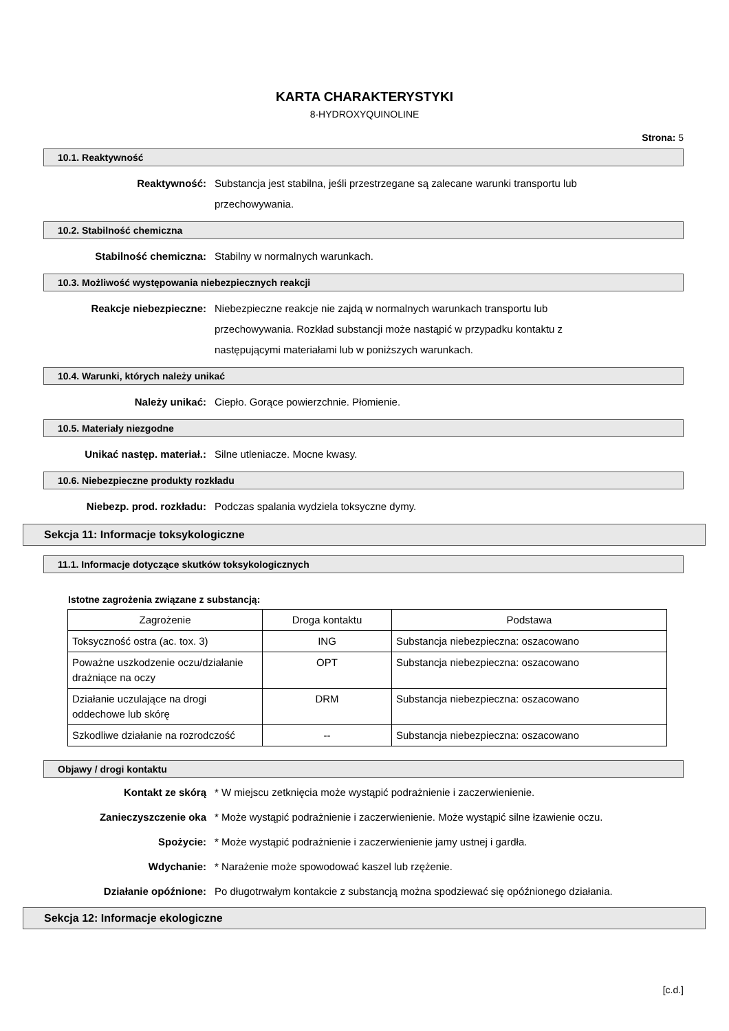KARTA CHARAKTERYSTYKI
8-HYDROXYQUINOLINE
Strona: 5
10.1. Reaktywność
Reaktywność: Substancja jest stabilna, jeśli przestrzegane są zalecane warunki transportu lub przechowywania.
10.2. Stabilność chemiczna
Stabilność chemiczna: Stabilny w normalnych warunkach.
10.3. Możliwość występowania niebezpiecznych reakcji
Reakcje niebezpieczne: Niebezpieczne reakcje nie zajdą w normalnych warunkach transportu lub przechowywania. Rozkład substancji może nastąpić w przypadku kontaktu z następującymi materiałami lub w poniższych warunkach.
10.4. Warunki, których należy unikać
Należy unikać: Ciepło. Gorące powierzchnie. Płomienie.
10.5. Materiały niezgodne
Unikać następ. materiał.: Silne utleniacze. Mocne kwasy.
10.6. Niebezpieczne produkty rozkładu
Niebezp. prod. rozkładu: Podczas spalania wydziela toksyczne dymy.
Sekcja 11: Informacje toksykologiczne
11.1. Informacje dotyczące skutków toksykologicznych
Istotne zagrożenia związane z substancją:
| Zagrożenie | Droga kontaktu | Podstawa |
| --- | --- | --- |
| Toksyczność ostra (ac. tox. 3) | ING | Substancja niebezpieczna: oszacowano |
| Poważne uszkodzenie oczu/działanie drażniące na oczy | OPT | Substancja niebezpieczna: oszacowano |
| Działanie uczulające na drogi oddechowe lub skórę | DRM | Substancja niebezpieczna: oszacowano |
| Szkodliwe działanie na rozrodczość | -- | Substancja niebezpieczna: oszacowano |
Objawy / drogi kontaktu
Kontakt ze skórą * W miejscu zetknięcia może wystąpić podrażnienie i zaczerwienienie.
Zanieczyszczenie oka * Może wystąpić podrażnienie i zaczerwienienie. Może wystąpić silne łzawienie oczu.
Spożycie: * Może wystąpić podrażnienie i zaczerwienienie jamy ustnej i gardła.
Wdychanie: * Narażenie może spowodować kaszel lub rzężenie.
Działanie opóźnione: Po długotrwałym kontakcie z substancją można spodziewać się opóźnionego działania.
Sekcja 12: Informacje ekologiczne
[c.d.]